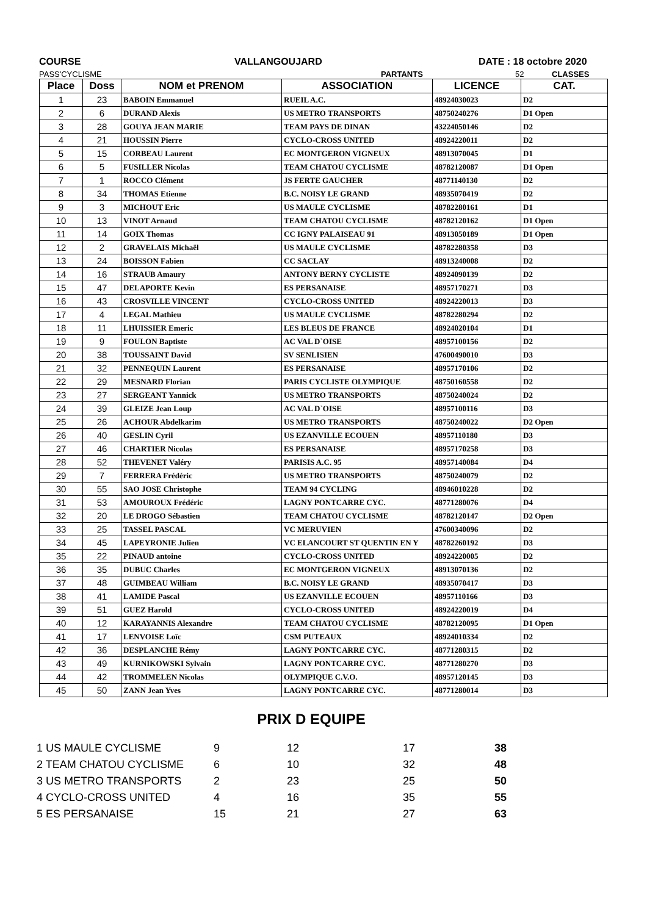COURSE VALLANGOUJARD DATE : 18 octobre 2020
PASS'CYCLISME PARTANTS 52 CLASSES
| Place | Doss | NOM et PRENOM | ASSOCIATION | LICENCE | CAT. |
| --- | --- | --- | --- | --- | --- |
| 1 | 23 | BABOIN Emmanuel | RUEIL A.C. | 48924030023 | D2 |
| 2 | 6 | DURAND Alexis | US METRO TRANSPORTS | 48750240276 | D1 Open |
| 3 | 28 | GOUYA JEAN MARIE | TEAM PAYS DE DINAN | 43224050146 | D2 |
| 4 | 21 | HOUSSIN Pierre | CYCLO-CROSS UNITED | 48924220011 | D2 |
| 5 | 15 | CORBEAU Laurent | EC MONTGERON VIGNEUX | 48913070045 | D1 |
| 6 | 5 | FUSILLER Nicolas | TEAM CHATOU CYCLISME | 48782120087 | D1 Open |
| 7 | 1 | ROCCO Clément | JS FERTE GAUCHER | 48771140130 | D2 |
| 8 | 34 | THOMAS Etienne | B.C. NOISY LE GRAND | 48935070419 | D2 |
| 9 | 3 | MICHOUT Eric | US MAULE CYCLISME | 48782280161 | D1 |
| 10 | 13 | VINOT Arnaud | TEAM CHATOU CYCLISME | 48782120162 | D1 Open |
| 11 | 14 | GOIX Thomas | CC IGNY PALAISEAU 91 | 48913050189 | D1 Open |
| 12 | 2 | GRAVELAIS Michaël | US MAULE CYCLISME | 48782280358 | D3 |
| 13 | 24 | BOISSON Fabien | CC SACLAY | 48913240008 | D2 |
| 14 | 16 | STRAUB Amaury | ANTONY BERNY CYCLISTE | 48924090139 | D2 |
| 15 | 47 | DELAPORTE Kevin | ES PERSANAISE | 48957170271 | D3 |
| 16 | 43 | CROSVILLE VINCENT | CYCLO-CROSS UNITED | 48924220013 | D3 |
| 17 | 4 | LEGAL Mathieu | US MAULE CYCLISME | 48782280294 | D2 |
| 18 | 11 | LHUISSIER Emeric | LES BLEUS DE FRANCE | 48924020104 | D1 |
| 19 | 9 | FOULON Baptiste | AC VAL D`OISE | 48957100156 | D2 |
| 20 | 38 | TOUSSAINT David | SV SENLISIEN | 47600490010 | D3 |
| 21 | 32 | PENNEQUIN Laurent | ES PERSANAISE | 48957170106 | D2 |
| 22 | 29 | MESNARD Florian | PARIS CYCLISTE OLYMPIQUE | 48750160558 | D2 |
| 23 | 27 | SERGEANT Yannick | US METRO TRANSPORTS | 48750240024 | D2 |
| 24 | 39 | GLEIZE Jean Loup | AC VAL D`OISE | 48957100116 | D3 |
| 25 | 26 | ACHOUR Abdelkarim | US METRO TRANSPORTS | 48750240022 | D2 Open |
| 26 | 40 | GESLIN Cyril | US EZANVILLE ECOUEN | 48957110180 | D3 |
| 27 | 46 | CHARTIER Nicolas | ES PERSANAISE | 48957170258 | D3 |
| 28 | 52 | THEVENET Valéry | PARISIS A.C. 95 | 48957140084 | D4 |
| 29 | 7 | FERRERA Frédéric | US METRO TRANSPORTS | 48750240079 | D2 |
| 30 | 55 | SAO JOSE Christophe | TEAM 94 CYCLING | 48946010228 | D2 |
| 31 | 53 | AMOUROUX Frédéric | LAGNY PONTCARRE CYC. | 48771280076 | D4 |
| 32 | 20 | LE DROGO Sébastien | TEAM CHATOU CYCLISME | 48782120147 | D2 Open |
| 33 | 25 | TASSEL PASCAL | VC MERUVIEN | 47600340096 | D2 |
| 34 | 45 | LAPEYRONIE Julien | VC ELANCOURT ST QUENTIN EN Y | 48782260192 | D3 |
| 35 | 22 | PINAUD antoine | CYCLO-CROSS UNITED | 48924220005 | D2 |
| 36 | 35 | DUBUC Charles | EC MONTGERON VIGNEUX | 48913070136 | D2 |
| 37 | 48 | GUIMBEAU William | B.C. NOISY LE GRAND | 48935070417 | D3 |
| 38 | 41 | LAMIDE Pascal | US EZANVILLE ECOUEN | 48957110166 | D3 |
| 39 | 51 | GUEZ Harold | CYCLO-CROSS UNITED | 48924220019 | D4 |
| 40 | 12 | KARAYANNIS Alexandre | TEAM CHATOU CYCLISME | 48782120095 | D1 Open |
| 41 | 17 | LENVOISE Loïc | CSM PUTEAUX | 48924010334 | D2 |
| 42 | 36 | DESPLANCHE Rémy | LAGNY PONTCARRE CYC. | 48771280315 | D2 |
| 43 | 49 | KURNIKOWSKI Sylvain | LAGNY PONTCARRE CYC. | 48771280270 | D3 |
| 44 | 42 | TROMMELEN Nicolas | OLYMPIQUE C.V.O. | 48957120145 | D3 |
| 45 | 50 | ZANN Jean Yves | LAGNY PONTCARRE CYC. | 48771280014 | D3 |
PRIX D EQUIPE
| 1 US MAULE CYCLISME | 9 | 12 | 17 | 38 |
| 2 TEAM CHATOU CYCLISME | 6 | 10 | 32 | 48 |
| 3 US METRO TRANSPORTS | 2 | 23 | 25 | 50 |
| 4 CYCLO-CROSS UNITED | 4 | 16 | 35 | 55 |
| 5 ES PERSANAISE | 15 | 21 | 27 | 63 |